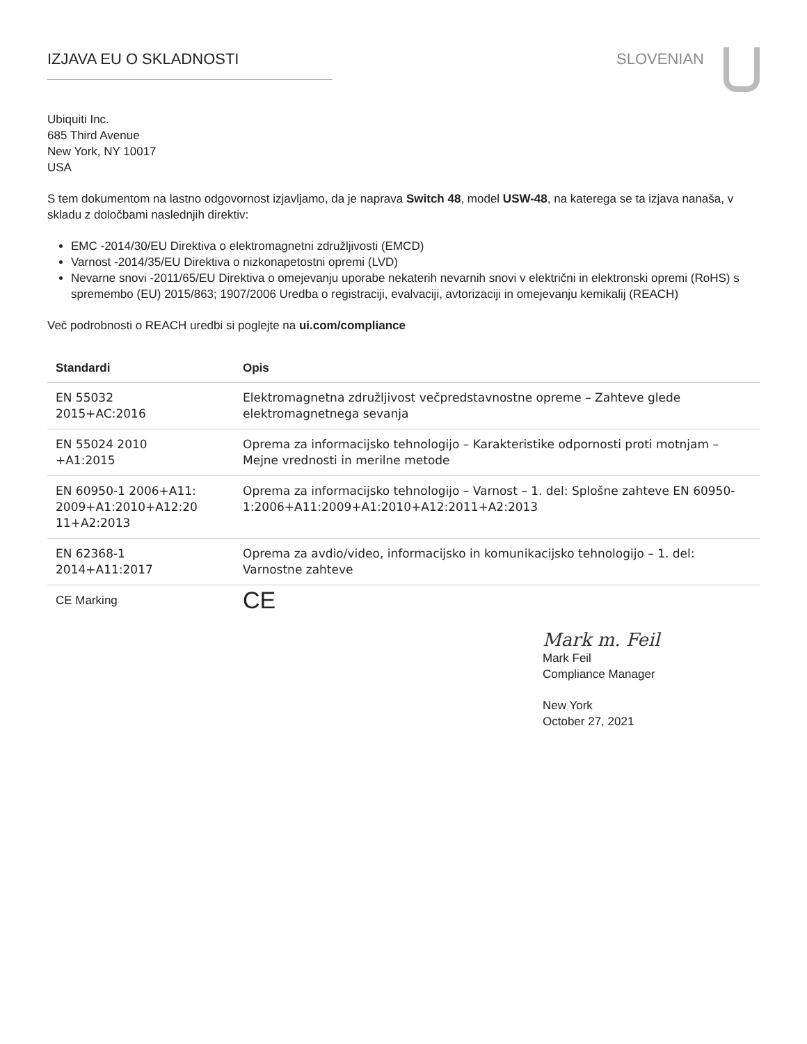IZJAVA EU O SKLADNOSTI SLOVENIAN
Ubiquiti Inc.
685 Third Avenue
New York, NY 10017
USA
S tem dokumentom na lastno odgovornost izjavljamo, da je naprava Switch 48, model USW-48, na katerega se ta izjava nanaša, v skladu z določbami naslednjih direktiv:
EMC -2014/30/EU Direktiva o elektromagnetni združljivosti (EMCD)
Varnost -2014/35/EU Direktiva o nizkonapetostni opremi (LVD)
Nevarne snovi -2011/65/EU Direktiva o omejevanju uporabe nekaterih nevarnih snovi v električni in elektronski opremi (RoHS) s spremembo (EU) 2015/863; 1907/2006 Uredba o registraciji, evalvaciji, avtorizaciji in omejevanju kemikalij (REACH)
Več podrobnosti o REACH uredbi si poglejte na ui.com/compliance
| Standardi | Opis |
| --- | --- |
| EN 55032 2015+AC:2016 | Elektromagnetna združljivost večpredstavnostne opreme – Zahteve glede elektromagnetnega sevanja |
| EN 55024 2010 +A1:2015 | Oprema za informacijsko tehnologijo – Karakteristike odpornosti proti motnjam – Mejne vrednosti in merilne metode |
| EN 60950-1 2006+A11: 2009+A1:2010+A12:20 11+A2:2013 | Oprema za informacijsko tehnologijo – Varnost – 1. del: Splošne zahteve EN 60950-1:2006+A11:2009+A1:2010+A12:2011+A2:2013 |
| EN 62368-1 2014+A11:2017 | Oprema za avdio/video, informacijsko in komunikacijsko tehnologijo – 1. del: Varnostne zahteve |
| CE Marking | CE |
Mark m. Feil
Mark Feil
Compliance Manager
New York
October 27, 2021